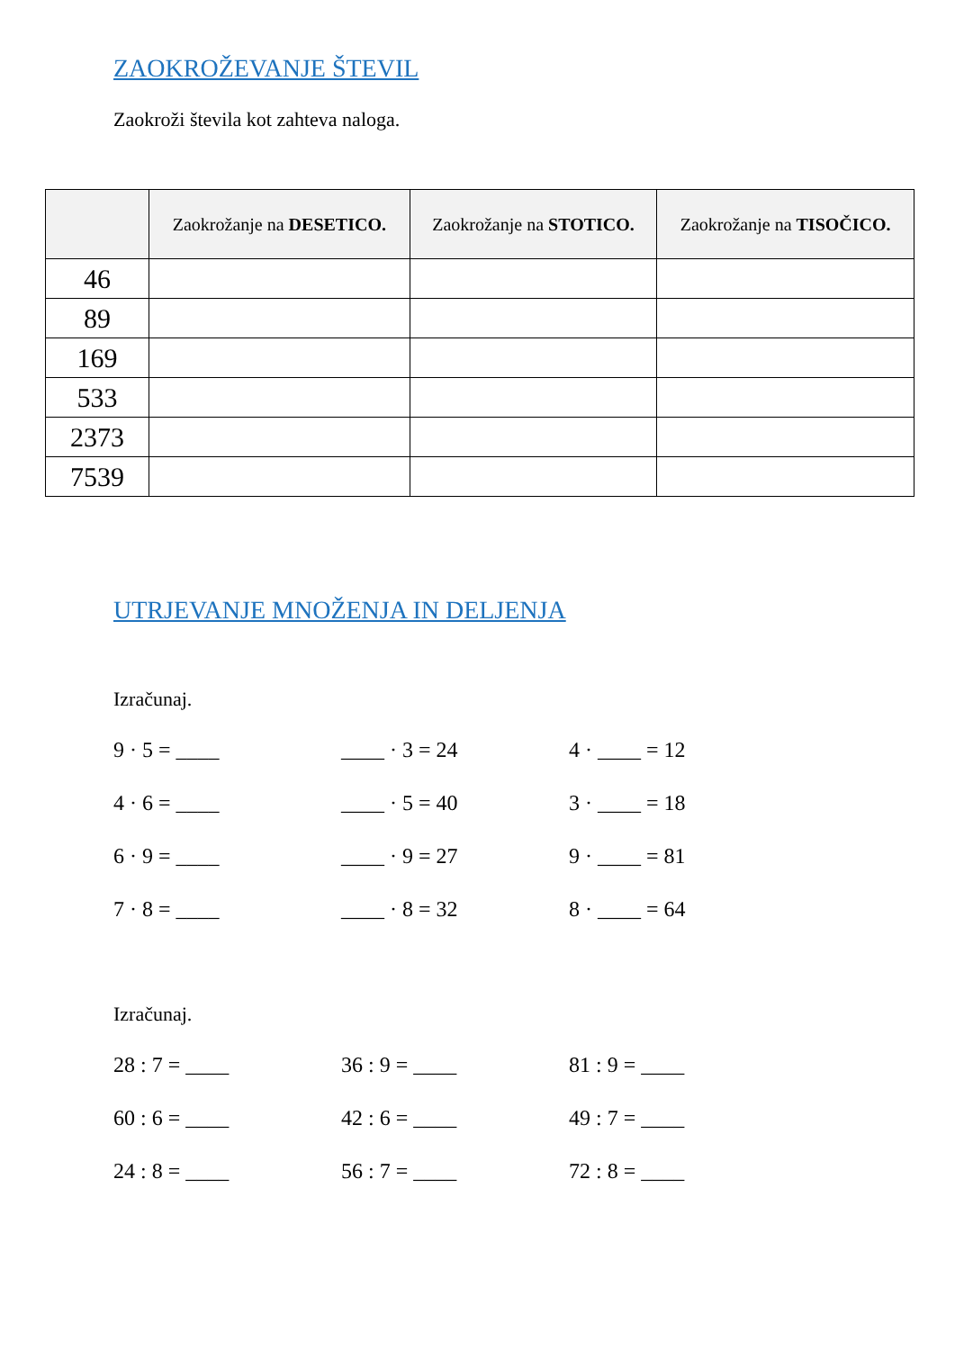ZAOKROŽEVANJE ŠTEVIL
Zaokroži števila kot zahteva naloga.
| | Zaokrožanje na DESETICO. | Zaokrožanje na STOTICO. | Zaokrožanje na TISOČICO. |
| --- | --- | --- | --- |
| 46 | | | |
| 89 | | | |
| 169 | | | |
| 533 | | | |
| 2373 | | | |
| 7539 | | | |
UTRJEVANJE MNOŽENJA IN DELJENJA
Izračunaj.
9 · 5 = ____
____ · 3 = 24
4 · ____ = 12
4 · 6 = ____
____ · 5 = 40
3 · ____ = 18
6 · 9 = ____
____ · 9 = 27
9 · ____ = 81
7 · 8 = ____
____ · 8 = 32
8 · ____ = 64
Izračunaj.
28 : 7 = ____
36 : 9 = ____
81 : 9 = ____
60 : 6 = ____
42 : 6 = ____
49 : 7 = ____
24 : 8 = ____
56 : 7 = ____
72 : 8 = ____